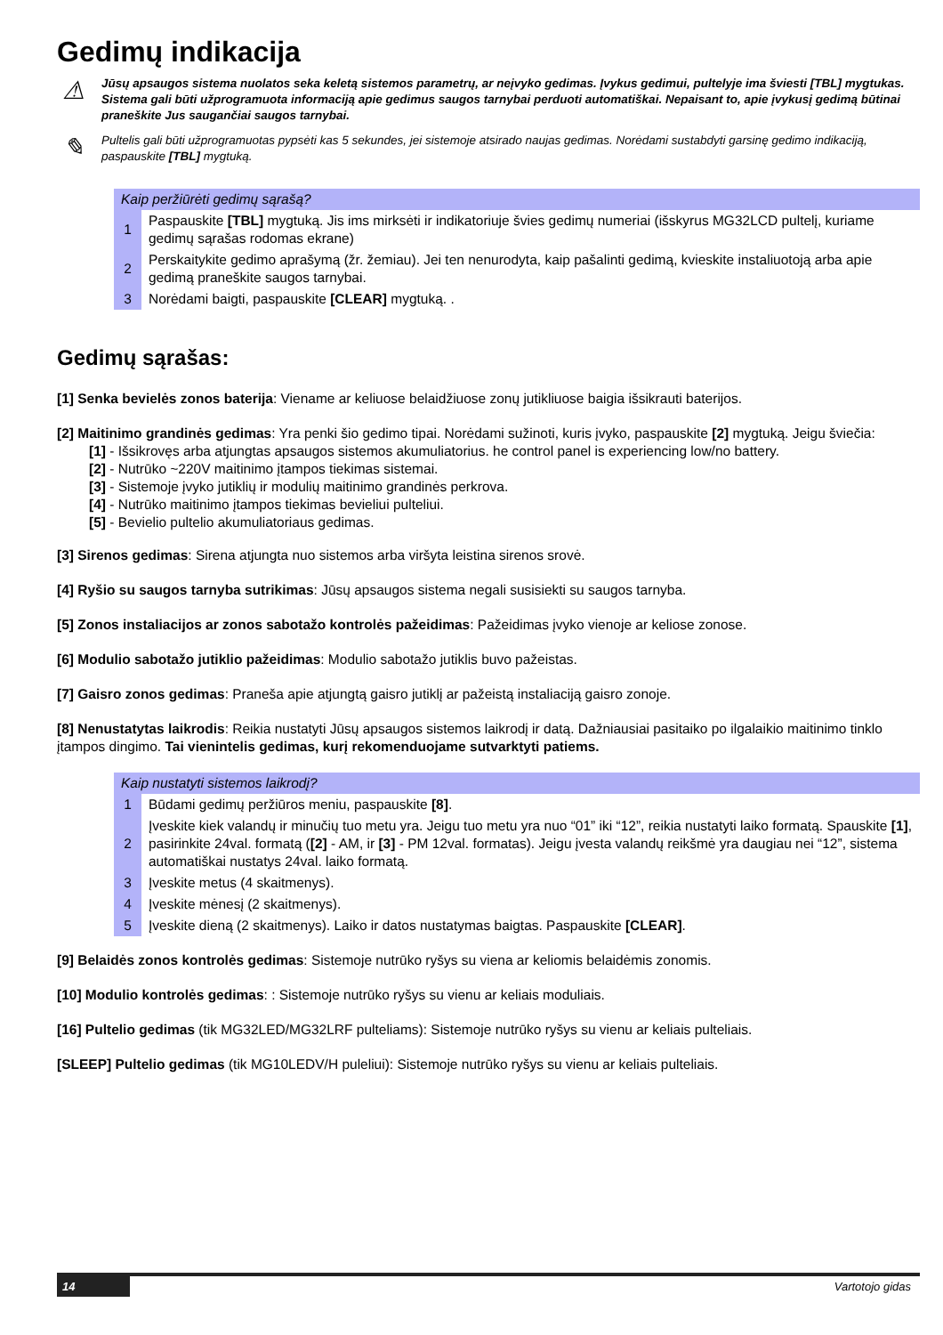Gedimų indikacija
⚠
Jūsų apsaugos sistema nuolatos seka keletą sistemos parametrų, ar neįvyko gedimas. Įvykus gedimui, pultelyje ima šviesti [TBL] mygtukas. Sistema gali būti užprogramuota informaciją apie gedimus saugos tarnybai perduoti automatiškai. Nepaisant to, apie įvykusį gedimą būtinai praneškite Jus saugančiai saugos tarnybai.
✎
Pultelis gali būti užprogramuotas pypsėti kas 5 sekundes, jei sistemoje atsirado naujas gedimas. Norėdami sustabdyti garsinę gedimo indikaciją, paspauskite [TBL] mygtuką.
| Kaip peržiūrėti gedimų sąrašą? | |
| --- | --- |
| 1 | Paspauskite [TBL] mygtuką. Jis ims mirksėti ir indikatoriuje švies gedimų numeriai (išskyrus MG32LCD pultelį, kuriame gedimų sąrašas rodomas ekrane) |
| 2 | Perskaitykite gedimo aprašymą (žr. žemiau). Jei ten nenurodyta, kaip pašalinti gedimą, kvieskite instaliuotoją arba apie gedimą praneškite saugos tarnybai. |
| 3 | Norėdami baigti, paspauskite [CLEAR] mygtuką. . |
Gedimų sąrašas:
[1] Senka bevielės zonos baterija: Viename ar keliuose belaidžiuose zonų jutikliuose baigia išsikrauti baterijos.
[2] Maitinimo grandinės gedimas: Yra penki šio gedimo tipai. Norėdami sužinoti, kuris įvyko, paspauskite [2] mygtuką. Jeigu šviečia:
[1] - Išsikrovęs arba atjungtas apsaugos sistemos akumuliatorius. he control panel is experiencing low/no battery.
[2] - Nutrūko ~220V maitinimo įtampos tiekimas sistemai.
[3] - Sistemoje įvyko jutiklių ir modulių maitinimo grandinės perkrova.
[4] - Nutrūko maitinimo įtampos tiekimas bevieliui pulteliui.
[5] - Bevielio pultelio akumuliatoriaus gedimas.
[3] Sirenos gedimas: Sirena atjungta nuo sistemos arba viršyta leistina sirenos srovė.
[4] Ryšio su saugos tarnyba sutrikimas: Jūsų apsaugos sistema negali susisiekti su saugos tarnyba.
[5] Zonos instaliacijos ar zonos sabotažo kontrolės pažeidimas: Pažeidimas įvyko vienoje ar keliose zonose.
[6] Modulio sabotažo jutiklio pažeidimas: Modulio sabotažo jutiklis buvo pažeistas.
[7] Gaisro zonos gedimas: Praneša apie atjungtą gaisro jutiklį ar pažeistą instaliaciją gaisro zonoje.
[8] Nenustatytas laikrodis: Reikia nustatyti Jūsų apsaugos sistemos laikrodį ir datą. Dažniausiai pasitaiko po ilgalaikio maitinimo tinklo įtampos dingimo. Tai vienintelis gedimas, kurį rekomenduojame sutvarktyti patiems.
| Kaip nustatyti sistemos laikrodį? | |
| --- | --- |
| 1 | Būdami gedimų peržiūros meniu, paspauskite [8] . |
| 2 | Įveskite kiek valandų ir minučių tuo metu yra. Jeigu tuo metu yra nuo “01” iki “12”, reikia nustatyti laiko formatą. Spauskite [1] , pasirinkite 24val. formatą ( [2] - AM, ir [3] - PM 12val. formatas). Jeigu įvesta valandų reikšmė yra daugiau nei “12”, sistema automatiškai nustatys 24val. laiko formatą. |
| 3 | Įveskite metus (4 skaitmenys). |
| 4 | Įveskite mėnesį (2 skaitmenys). |
| 5 | Įveskite dieną (2 skaitmenys). Laiko ir datos nustatymas baigtas. Paspauskite [CLEAR] . |
[9] Belaidės zonos kontrolės gedimas: Sistemoje nutrūko ryšys su viena ar keliomis belaidėmis zonomis.
[10] Modulio kontrolės gedimas: : Sistemoje nutrūko ryšys su vienu ar keliais moduliais.
[16] Pultelio gedimas (tik MG32LED/MG32LRF pulteliams): Sistemoje nutrūko ryšys su vienu ar keliais pulteliais.
[SLEEP] Pultelio gedimas (tik MG10LEDV/H puleliui): Sistemoje nutrūko ryšys su vienu ar keliais pulteliais.
14 Vartotojo gidas